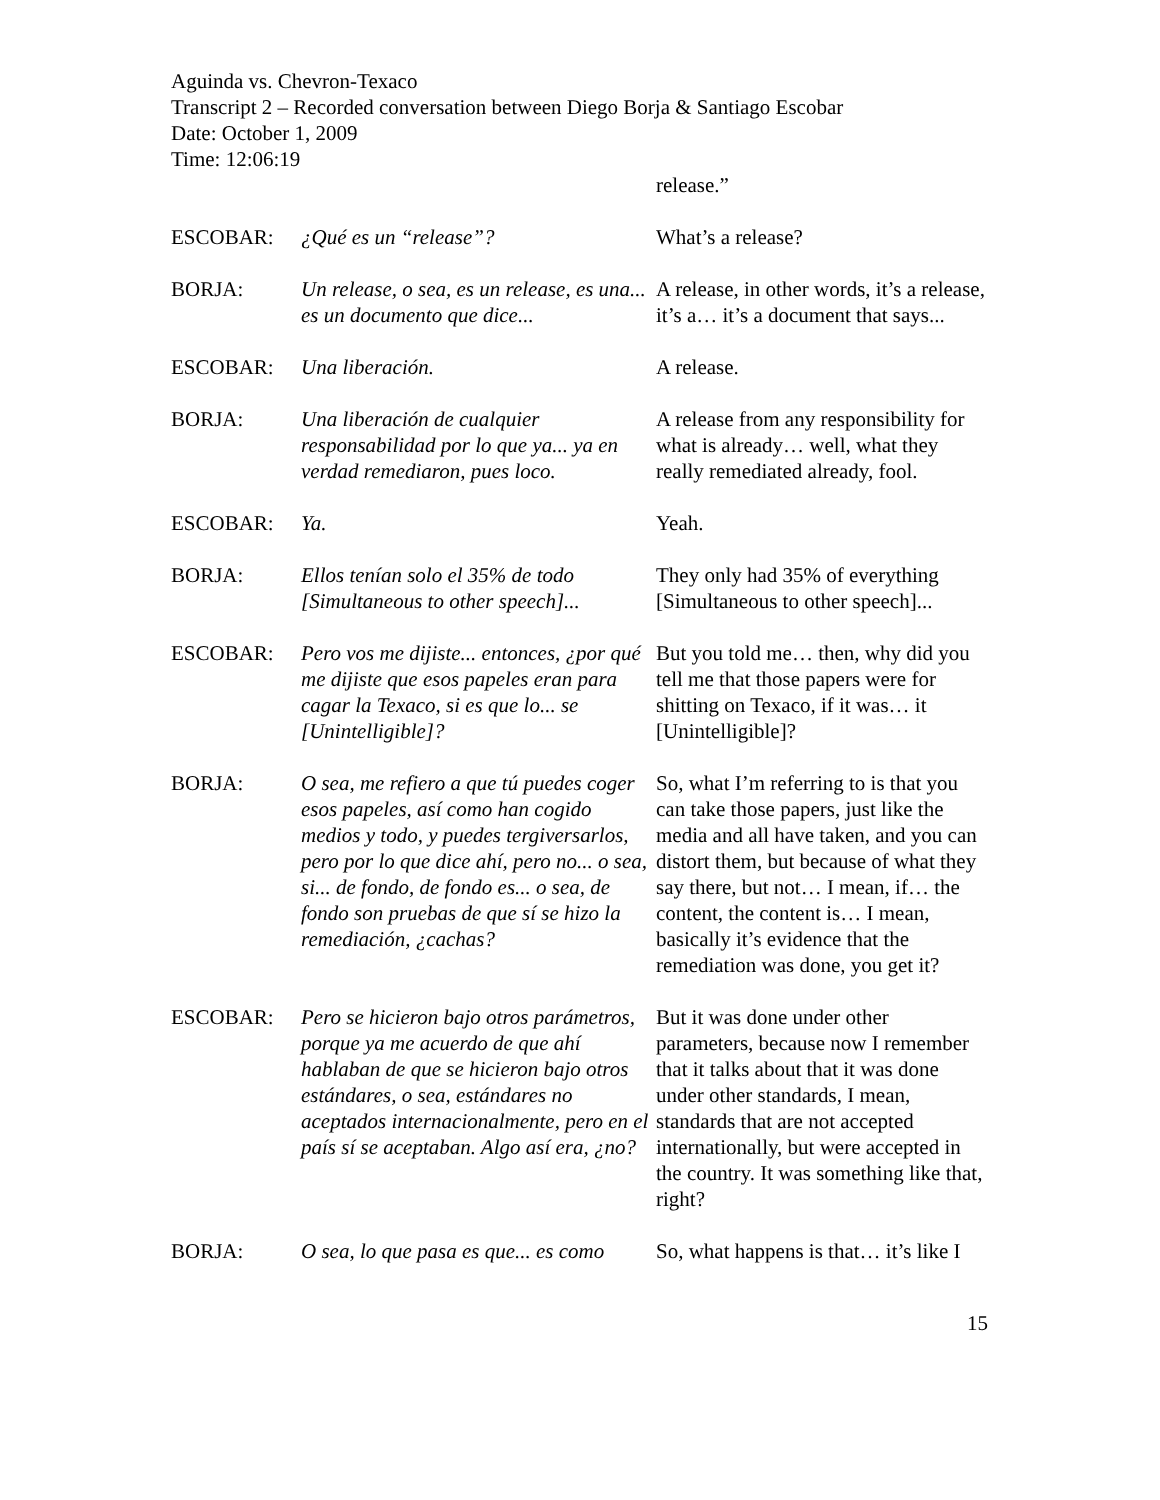Aguinda vs. Chevron-Texaco
Transcript 2 – Recorded conversation between Diego Borja & Santiago Escobar
Date: October 1, 2009
Time: 12:06:19
| | | release.” |
| ESCOBAR: | ¿Qué es un “release”? | What’s a release? |
| BORJA: | Un release, o sea, es un release, es una... es un documento que dice... | A release, in other words, it’s a release, it’s a… it’s a document that says... |
| ESCOBAR: | Una liberación. | A release. |
| BORJA: | Una liberación de cualquier responsabilidad por lo que ya... ya en verdad remediaron, pues loco. | A release from any responsibility for what is already… well, what they really remediated already, fool. |
| ESCOBAR: | Ya. | Yeah. |
| BORJA: | Ellos tenían solo el 35% de todo [Simultaneous to other speech]... | They only had 35% of everything [Simultaneous to other speech]... |
| ESCOBAR: | Pero vos me dijiste... entonces, ¿por qué me dijiste que esos papeles eran para cagar la Texaco, si es que lo... se [Unintelligible]? | But you told me… then, why did you tell me that those papers were for shitting on Texaco, if it was… it [Unintelligible]? |
| BORJA: | O sea, me refiero a que tú puedes coger esos papeles, así como han cogido medios y todo, y puedes tergiversarlos, pero por lo que dice ahí, pero no... o sea, si... de fondo, de fondo es... o sea, de fondo son pruebas de que sí se hizo la remediación, ¿cachas? | So, what I’m referring to is that you can take those papers, just like the media and all have taken, and you can distort them, but because of what they say there, but not… I mean, if… the content, the content is… I mean, basically it’s evidence that the remediation was done, you get it? |
| ESCOBAR: | Pero se hicieron bajo otros parámetros, porque ya me acuerdo de que ahí hablaban de que se hicieron bajo otros estándares, o sea, estándares no aceptados internacionalmente, pero en el país sí se aceptaban. Algo así era, ¿no? | But it was done under other parameters, because now I remember that it talks about that it was done under other standards, I mean, standards that are not accepted internationally, but were accepted in the country. It was something like that, right? |
| BORJA: | O sea, lo que pasa es que... es como | So, what happens is that… it’s like I |
15